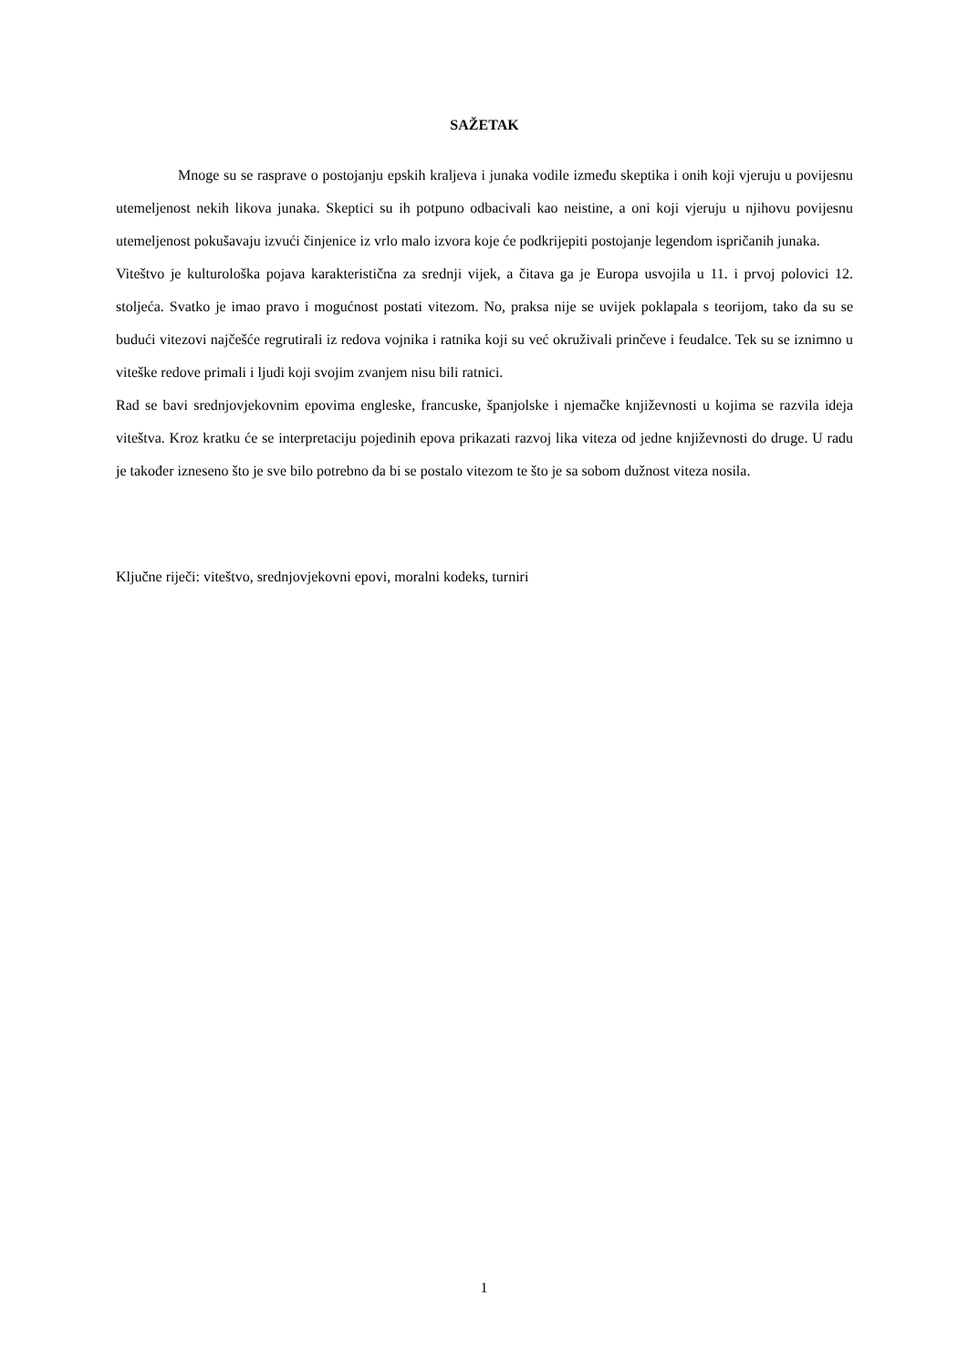SAŽETAK
Mnoge su se rasprave o postojanju epskih kraljeva i junaka vodile između skeptika i onih koji vjeruju u povijesnu utemeljenost nekih likova junaka. Skeptici su ih potpuno odbacivali kao neistine, a oni koji vjeruju u njihovu povijesnu utemeljenost pokušavaju izvući činjenice iz vrlo malo izvora koje će podkrijepiti postojanje legendom ispričanih junaka.
Viteštvo je kulturološka pojava karakteristična za srednji vijek, a čitava ga je Europa usvojila u 11. i prvoj polovici 12. stoljeća. Svatko je imao pravo i mogućnost postati vitezom. No, praksa nije se uvijek poklapala s teorijom, tako da su se budući vitezovi najčešće regrutirali iz redova vojnika i ratnika koji su već okruživali prinčeve i feudalce. Tek su se iznimno u viteške redove primali i ljudi koji svojim zvanjem nisu bili ratnici.
Rad se bavi srednjovjekovnim epovima engleske, francuske, španjolske i njemačke književnosti u kojima se razvila ideja viteštva. Kroz kratku će se interpretaciju pojedinih epova prikazati razvoj lika viteza od jedne književnosti do druge. U radu je također izneseno što je sve bilo potrebno da bi se postalo vitezom te što je sa sobom dužnost viteza nosila.
Ključne riječi: viteštvo, srednjovjekovni epovi, moralni kodeks, turniri
1